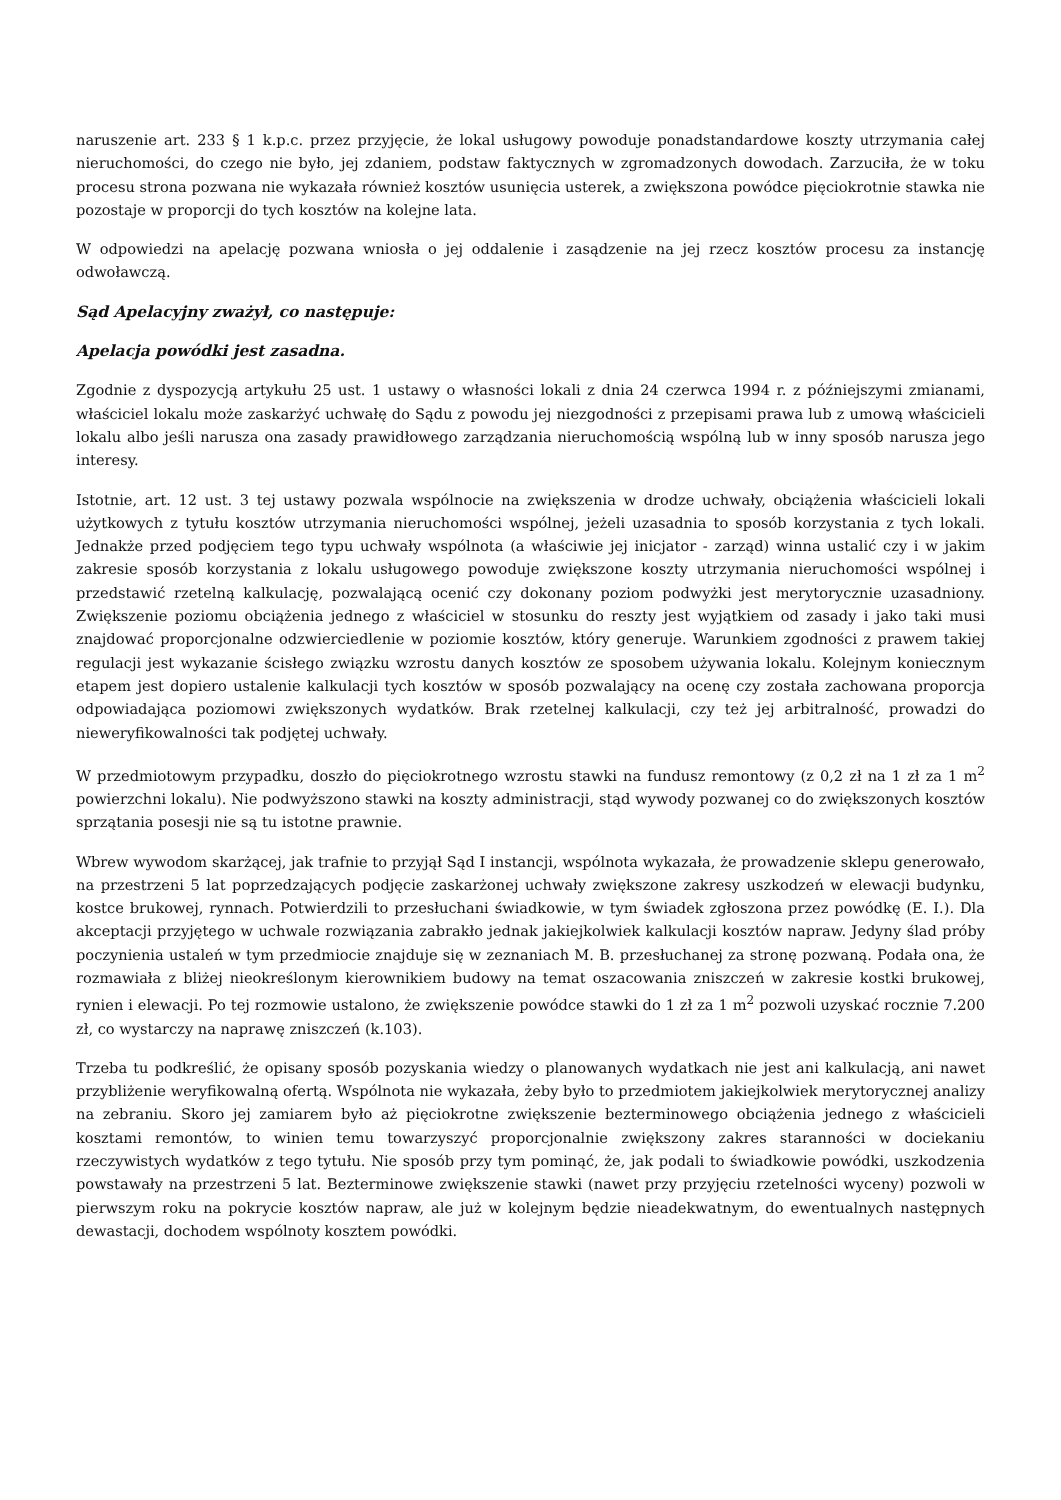naruszenie art. 233 § 1 k.p.c. przez przyjęcie, że lokal usługowy powoduje ponadstandardowe koszty utrzymania całej nieruchomości, do czego nie było, jej zdaniem, podstaw faktycznych w zgromadzonych dowodach. Zarzuciła, że w toku procesu strona pozwana nie wykazała również kosztów usunięcia usterek, a zwiększona powódce pięciokrotnie stawka nie pozostaje w proporcji do tych kosztów na kolejne lata.
W odpowiedzi na apelację pozwana wniosła o jej oddalenie i zasądzenie na jej rzecz kosztów procesu za instancję odwoławczą.
Sąd Apelacyjny zważył, co następuje:
Apelacja powódki jest zasadna.
Zgodnie z dyspozycją artykułu 25 ust. 1 ustawy o własności lokali z dnia 24 czerwca 1994 r. z późniejszymi zmianami, właściciel lokalu może zaskarżyć uchwałę do Sądu z powodu jej niezgodności z przepisami prawa lub z umową właścicieli lokalu albo jeśli narusza ona zasady prawidłowego zarządzania nieruchomością wspólną lub w inny sposób narusza jego interesy.
Istotnie, art. 12 ust. 3 tej ustawy pozwala wspólnocie na zwiększenia w drodze uchwały, obciążenia właścicieli lokali użytkowych z tytułu kosztów utrzymania nieruchomości wspólnej, jeżeli uzasadnia to sposób korzystania z tych lokali. Jednakże przed podjęciem tego typu uchwały wspólnota (a właściwie jej inicjator - zarząd) winna ustalić czy i w jakim zakresie sposób korzystania z lokalu usługowego powoduje zwiększone koszty utrzymania nieruchomości wspólnej i przedstawić rzetelną kalkulację, pozwalającą ocenić czy dokonany poziom podwyżki jest merytorycznie uzasadniony. Zwiększenie poziomu obciążenia jednego z właściciel w stosunku do reszty jest wyjątkiem od zasady i jako taki musi znajdować proporcjonalne odzwierciedlenie w poziomie kosztów, który generuje. Warunkiem zgodności z prawem takiej regulacji jest wykazanie ścisłego związku wzrostu danych kosztów ze sposobem używania lokalu. Kolejnym koniecznym etapem jest dopiero ustalenie kalkulacji tych kosztów w sposób pozwalający na ocenę czy została zachowana proporcja odpowiadająca poziomowi zwiększonych wydatków. Brak rzetelnej kalkulacji, czy też jej arbitralność, prowadzi do nieweryfikowalności tak podjętej uchwały.
W przedmiotowym przypadku, doszło do pięciokrotnego wzrostu stawki na fundusz remontowy (z 0,2 zł na 1 zł za 1 m<sup>2</sup> powierzchni lokalu). Nie podwyższono stawki na koszty administracji, stąd wywody pozwanej co do zwiększonych kosztów sprzątania posesji nie są tu istotne prawnie.
Wbrew wywodom skarżącej, jak trafnie to przyjął Sąd I instancji, wspólnota wykazała, że prowadzenie sklepu generowało, na przestrzeni 5 lat poprzedzających podjęcie zaskarżonej uchwały zwiększone zakresy uszkodzeń w elewacji budynku, kostce brukowej, rynnach. Potwierdzili to przesłuchani świadkowie, w tym świadek zgłoszona przez powódkę (E. I.). Dla akceptacji przyjętego w uchwale rozwiązania zabrakło jednak jakiejkolwiek kalkulacji kosztów napraw. Jedyny ślad próby poczynienia ustaleń w tym przedmiocie znajduje się w zeznaniach M. B. przesłuchanej za stronę pozwaną. Podała ona, że rozmawiała z bliżej nieokreślonym kierownikiem budowy na temat oszacowania zniszczeń w zakresie kostki brukowej, rynien i elewacji. Po tej rozmowie ustalono, że zwiększenie powódce stawki do 1 zł za 1 m<sup>2</sup> pozwoli uzyskać rocznie 7.200 zł, co wystarczy na naprawę zniszczeń (k.103).
Trzeba tu podkreślić, że opisany sposób pozyskania wiedzy o planowanych wydatkach nie jest ani kalkulacją, ani nawet przybliżenie weryfikowalną ofertą. Wspólnota nie wykazała, żeby było to przedmiotem jakiejkolwiek merytorycznej analizy na zebraniu. Skoro jej zamiarem było aż pięciokrotne zwiększenie bezterminowego obciążenia jednego z właścicieli kosztami remontów, to winien temu towarzyszyć proporcjonalnie zwiększony zakres staranności w dociekaniu rzeczywistych wydatków z tego tytułu. Nie sposób przy tym pominąć, że, jak podali to świadkowie powódki, uszkodzenia powstawały na przestrzeni 5 lat. Bezterminowe zwiększenie stawki (nawet przy przyjęciu rzetelności wyceny) pozwoli w pierwszym roku na pokrycie kosztów napraw, ale już w kolejnym będzie nieadekwatnym, do ewentualnych następnych dewastacji, dochodem wspólnoty kosztem powódki.